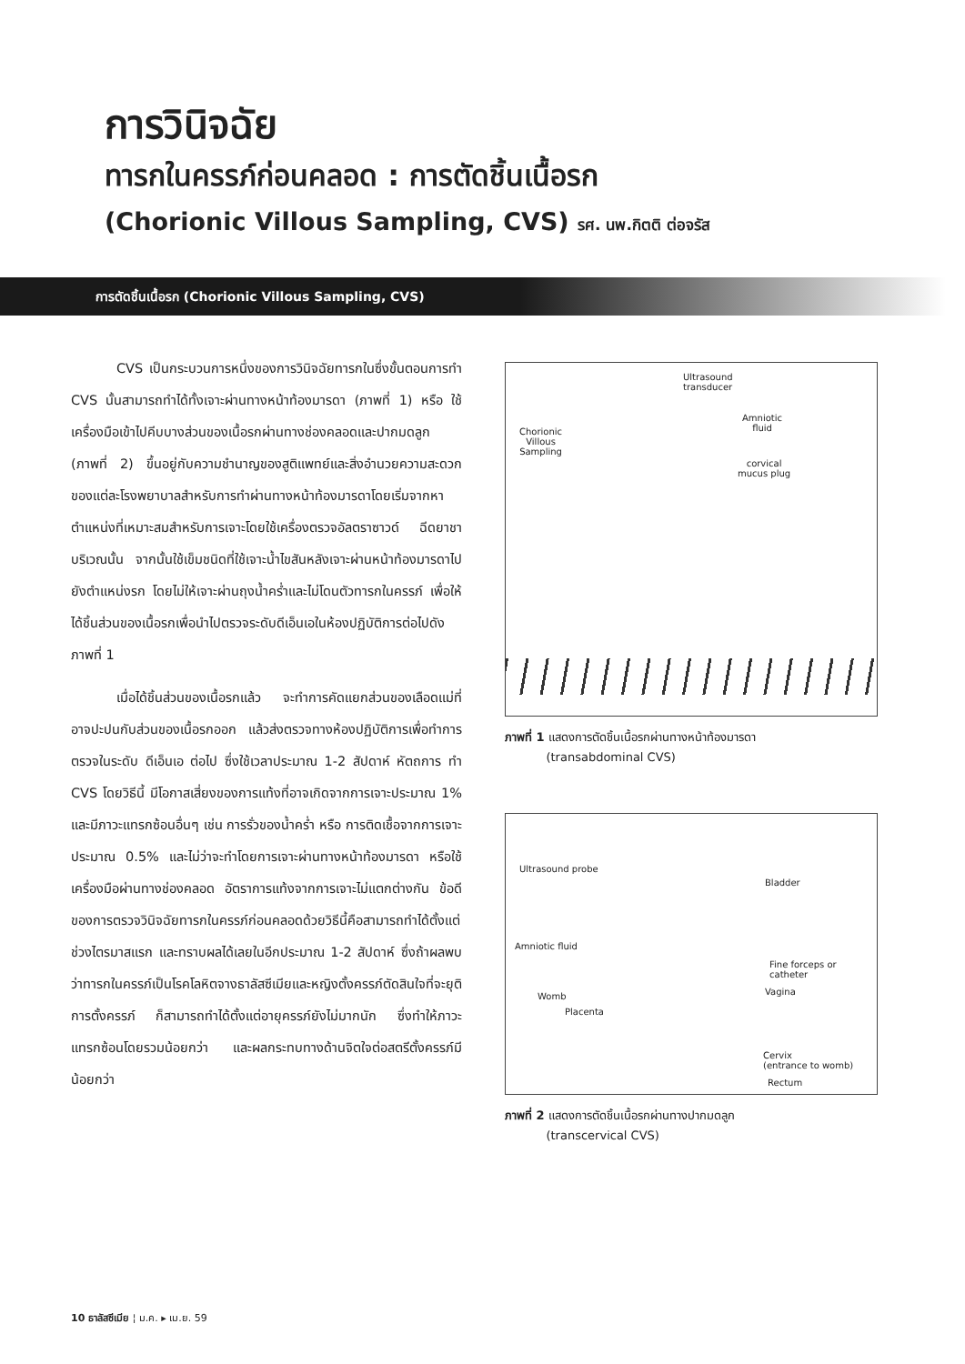การวินิจฉัย
ทารกในครรภ์ก่อนคลอด : การตัดชิ้นเนื้อรก
(Chorionic Villous Sampling, CVS) รศ. นพ.กิตติ ต่อจรัส
การตัดชิ้นเนื้อรก (Chorionic Villous Sampling, CVS)
CVS เป็นกระบวนการหนึ่งของการวินิจฉัยทารกในซึ่งขั้นตอนการทำ CVS นั้นสามารถทำได้ทั้งเจาะผ่านทางหน้าท้องมารดา (ภาพที่ 1) หรือ ใช้เครื่องมือเข้าไปคีบบางส่วนของเนื้อรกผ่านทางช่องคลอดและปากมดลูก (ภาพที่ 2) ขึ้นอยู่กับความชำนาญของสูติแพทย์และสิ่งอำนวยความสะดวกของแต่ละโรงพยาบาลสำหรับการทำผ่านทางหน้าท้องมารดาโดยเริ่มจากหาตำแหน่งที่เหมาะสมสำหรับการเจาะโดยใช้เครื่องตรวจอัลตราซาวด์ ฉีดยาชาบริเวณนั้น จากนั้นใช้เข็มชนิดที่ใช้เจาะน้ำไขสันหลังเจาะผ่านหน้าท้องมารดาไปยังตำแหน่งรก โดยไม่ให้เจาะผ่านถุงน้ำคร่ำและไม่โดนตัวทารกในครรภ์ เพื่อให้ได้ชิ้นส่วนของเนื้อรกเพื่อนำไปตรวจระดับดีเอ็นเอในห้องปฏิบัติการต่อไปดังภาพที่ 1
เมื่อได้ชิ้นส่วนของเนื้อรกแล้ว จะทำการคัดแยกส่วนของเลือดแม่ที่อาจปะปนกับส่วนของเนื้อรกออก แล้วส่งตรวจทางห้องปฏิบัติการเพื่อทำการตรวจในระดับ ดีเอ็นเอ ต่อไป ซึ่งใช้เวลาประมาณ 1-2 สัปดาห์ หัตถการ ทำ CVS โดยวิธีนี้ มีโอกาสเสี่ยงของการแท้งที่อาจเกิดจากการเจาะประมาณ 1% และมีภาวะแทรกซ้อนอื่นๆ เช่น การรั่วของน้ำคร่ำ หรือ การติดเชื้อจากการเจาะ ประมาณ 0.5% และไม่ว่าจะทำโดยการเจาะผ่านทางหน้าท้องมารดา หรือใช้เครื่องมือผ่านทางช่องคลอด อัตราการแท้งจากการเจาะไม่แตกต่างกัน ข้อดีของการตรวจวินิจฉัยทารกในครรภ์ก่อนคลอดด้วยวิธีนี้คือสามารถทำได้ตั้งแต่ช่วงไตรมาสแรก และทราบผลได้เลยในอีกประมาณ 1-2 สัปดาห์ ซึ่งถ้าผลพบว่าทารกในครรภ์เป็นโรคโลหิตจางธาลัสซีเมียและหญิงตั้งครรภ์ตัดสินใจที่จะยุติการตั้งครรภ์ ก็สามารถทำได้ตั้งแต่อายุครรภ์ยังไม่มากนัก ซึ่งทำให้ภาวะแทรกซ้อนโดยรวมน้อยกว่า และผลกระทบทางด้านจิตใจต่อสตรีตั้งครรภ์มีน้อยกว่า
Ultrasound
transducer
Amniotic
fluid
Chorionic
Villous
Sampling
corvical
mucus plug
ภาพที่ 1 แสดงการตัดชิ้นเนื้อรกผ่านทางหน้าท้องมารดา
(transabdominal CVS)
Ultrasound probe
Bladder
Amniotic fluid
Fine forceps or
catheter
Vagina
Womb
Placenta
Cervix
(entrance to womb)
Rectum
ภาพที่ 2 แสดงการตัดชิ้นเนื้อรกผ่านทางปากมดลูก
(transcervical CVS)
10 ธาลัสซีเมีย ¦ ม.ค. ▸ เม.ย. 59